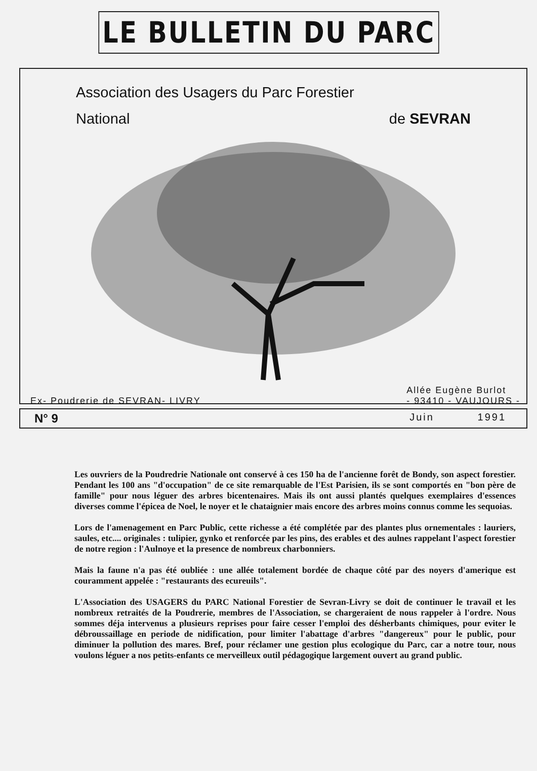LE BULLETIN DU PARC
Association des Usagers du Parc Forestier
National de SEVRAN
Ex- Poudrerie de SEVRAN- LIVRY Allée Eugène Burlot
- 93410 - VAUJOURS -
N° 9 Juin 1991
Les ouvriers de la Poudredrie Nationale ont conservé à ces 150 ha de l'ancienne forêt de Bondy, son aspect forestier. Pendant les 100 ans "d'occupation" de ce site remarquable de l'Est Parisien, ils se sont comportés en "bon père de famille" pour nous léguer des arbres bicentenaires. Mais ils ont aussi plantés quelques exemplaires d'essences diverses comme l'épicea de Noel, le noyer et le chataignier mais encore des arbres moins connus comme les sequoias.
Lors de l'amenagement en Parc Public, cette richesse a été complétée par des plantes plus ornementales : lauriers, saules, etc.... originales : tulipier, gynko et renforcée par les pins, des erables et des aulnes rappelant l'aspect forestier de notre region : l'Aulnoye et la presence de nombreux charbonniers.
Mais la faune n'a pas été oubliée : une allée totalement bordée de chaque côté par des noyers d'amerique est couramment appelée : "restaurants des ecureuils".
L'Association des USAGERS du PARC National Forestier de Sevran-Livry se doit de continuer le travail et les nombreux retraités de la Poudrerie, membres de l'Association, se chargeraient de nous rappeler à l'ordre. Nous sommes déja intervenus a plusieurs reprises pour faire cesser l'emploi des désherbants chimiques, pour eviter le débroussaillage en periode de nidification, pour limiter l'abattage d'arbres "dangereux" pour le public, pour diminuer la pollution des mares. Bref, pour réclamer une gestion plus ecologique du Parc, car a notre tour, nous voulons léguer a nos petits-enfants ce merveilleux outil pédagogique largement ouvert au grand public.